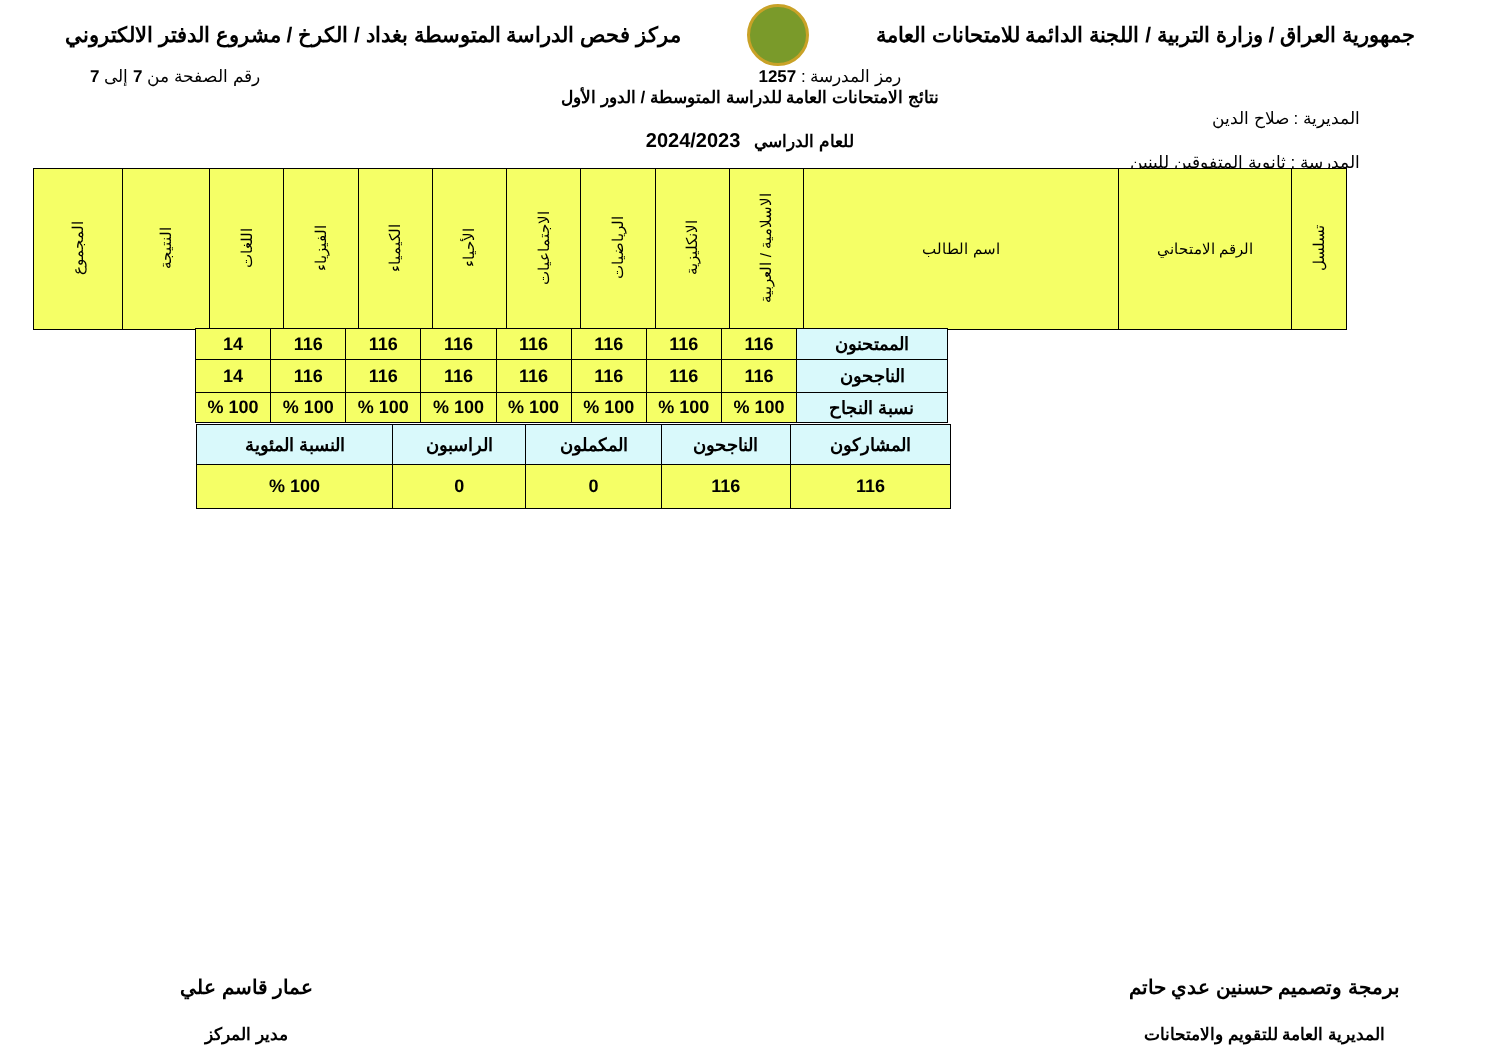جمهورية العراق / وزارة التربية / اللجنة الدائمة للامتحانات العامة
مركز فحص الدراسة المتوسطة بغداد / الكرخ / مشروع الدفتر الالكتروني
رمز المدرسة : 1257 رقم الصفحة من 7 إلى 7
نتائج الامتحانات العامة للدراسة المتوسطة / الدور الأول
المديرية : صلاح الدين
للعام الدراسي 2024/2023
المدرسة : ثانوية المتفوقين للبنين
| تسلسل | الرقم الامتحاني | اسم الطالب | الاسلامية / العربية | الانكليزية | الرياضيات | الاجتماعيات | الأحياء | الكيمياء | الفيزياء | اللغات | النتيجة | المجموع |
| --- | --- | --- | --- | --- | --- | --- | --- | --- | --- | --- | --- | --- |
| الممتحنون | 116 | 116 | 116 | 116 | 116 | 116 | 116 | 14 |
| الناجحون | 116 | 116 | 116 | 116 | 116 | 116 | 116 | 14 |
| نسبة النجاح | 100 % | 100 % | 100 % | 100 % | 100 % | 100 % | 100 % | 100 % |
| المشاركون | الناجحون | المكملون | الراسبون | النسبة المئوية |
| 116 | 116 | 0 | 0 | 100 % |
برمجة وتصميم حسنين عدي حاتم
المديرية العامة للتقويم والامتحانات
عمار قاسم علي
مدير المركز